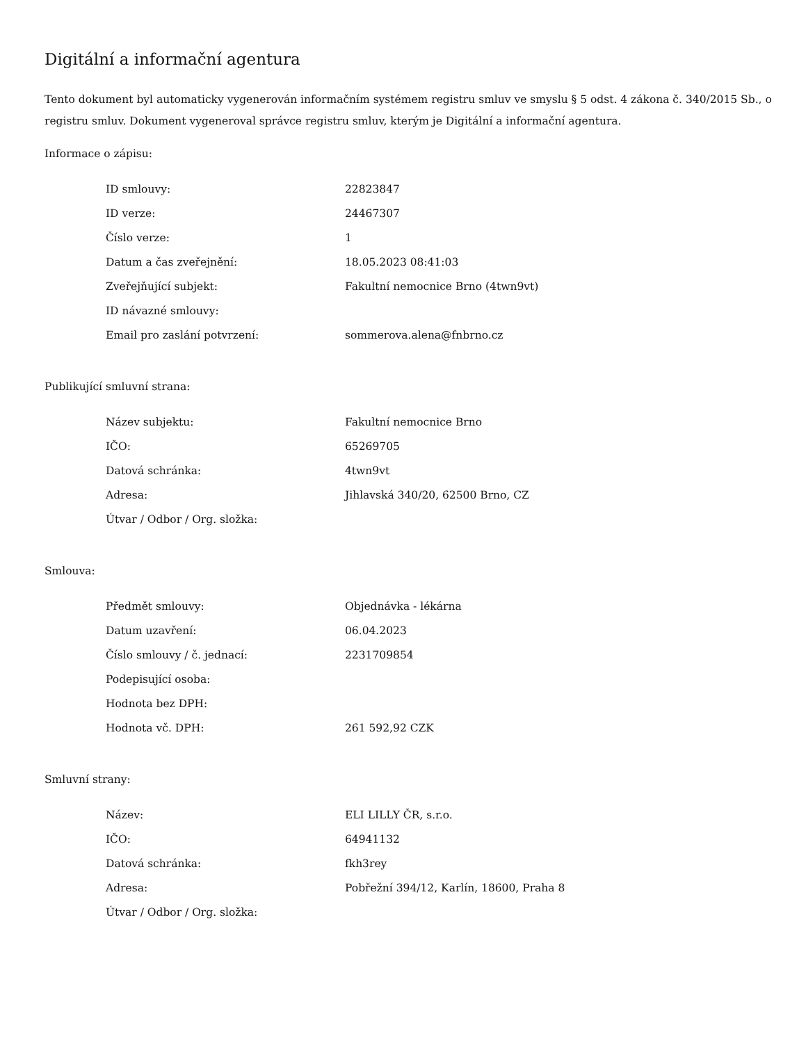Digitální a informační agentura
Tento dokument byl automaticky vygenerován informačním systémem registru smluv ve smyslu § 5 odst. 4 zákona č. 340/2015 Sb., o registru smluv. Dokument vygeneroval správce registru smluv, kterým je Digitální a informační agentura.
Informace o zápisu:
| ID smlouvy: | 22823847 |
| ID verze: | 24467307 |
| Číslo verze: | 1 |
| Datum a čas zveřejnění: | 18.05.2023 08:41:03 |
| Zveřejňující subjekt: | Fakultní nemocnice Brno (4twn9vt) |
| ID návazné smlouvy: | |
| Email pro zaslání potvrzení: | sommerova.alena@fnbrno.cz |
Publikující smluvní strana:
| Název subjektu: | Fakultní nemocnice Brno |
| IČO: | 65269705 |
| Datová schránka: | 4twn9vt |
| Adresa: | Jihlavská 340/20, 62500 Brno, CZ |
| Útvar / Odbor / Org. složka: | |
Smlouva:
| Předmět smlouvy: | Objednávka - lékárna |
| Datum uzavření: | 06.04.2023 |
| Číslo smlouvy / č. jednací: | 2231709854 |
| Podepisující osoba: | |
| Hodnota bez DPH: | |
| Hodnota vč. DPH: | 261 592,92 CZK |
Smluvní strany:
| Název: | ELI LILLY ČR, s.r.o. |
| IČO: | 64941132 |
| Datová schránka: | fkh3rey |
| Adresa: | Pobřežní 394/12, Karlín, 18600, Praha 8 |
| Útvar / Odbor / Org. složka: | |